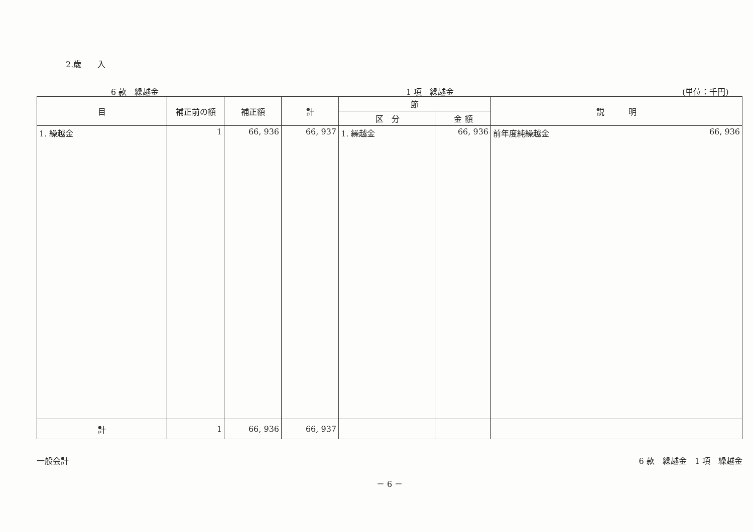2.歳　　入
6 款　繰越金 1 項　繰越金 (単位：千円)
| 目 | 補正前の額 | 補正額 | 計 | 節 | | 説 明 |
| --- | --- | --- | --- | --- | --- | --- |
| | | | | 区 分 | 金 額 | |
| 1. 繰越金 | 1 | 66, 936 | 66, 937 | 1. 繰越金 | 66, 936 | 前年度純繰越金 66, 936 |
| 計 | 1 | 66, 936 | 66, 937 | | | |
一般会計 6 款　繰越金　1 項　繰越金
－ 6 －